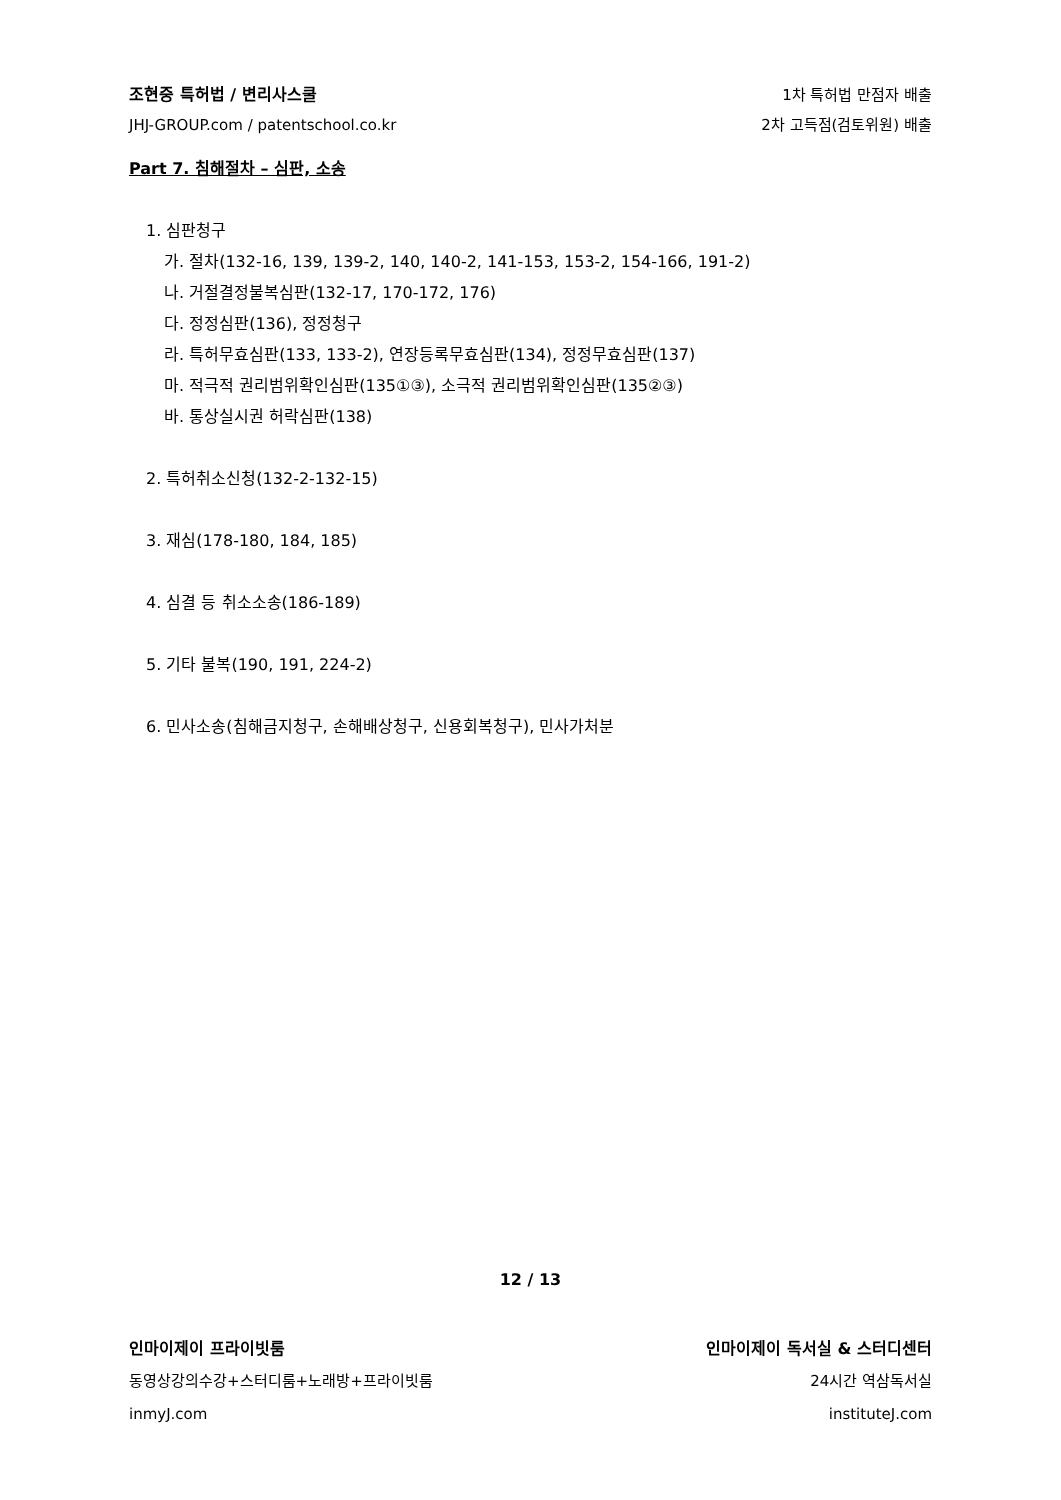조현중 특허법 / 변리사스쿨
JHJ-GROUP.com / patentschool.co.kr
1차 특허법 만점자 배출
2차 고득점(검토위원) 배출
Part 7. 침해절차 – 심판, 소송
1. 심판청구
가. 절차(132-16, 139, 139-2, 140, 140-2, 141-153, 153-2, 154-166, 191-2)
나. 거절결정불복심판(132-17, 170-172, 176)
다. 정정심판(136), 정정청구
라. 특허무효심판(133, 133-2), 연장등록무효심판(134), 정정무효심판(137)
마. 적극적 권리범위확인심판(135①③), 소극적 권리범위확인심판(135②③)
바. 통상실시권 허락심판(138)
2. 특허취소신청(132-2-132-15)
3. 재심(178-180, 184, 185)
4. 심결 등 취소소송(186-189)
5. 기타 불복(190, 191, 224-2)
6. 민사소송(침해금지청구, 손해배상청구, 신용회복청구), 민사가처분
12 / 13
인마이제이 프라이빗룸
동영상강의수강+스터디룸+노래방+프라이빗룸
inmyJ.com
인마이제이 독서실 & 스터디센터
24시간 역삼독서실
instituteJ.com